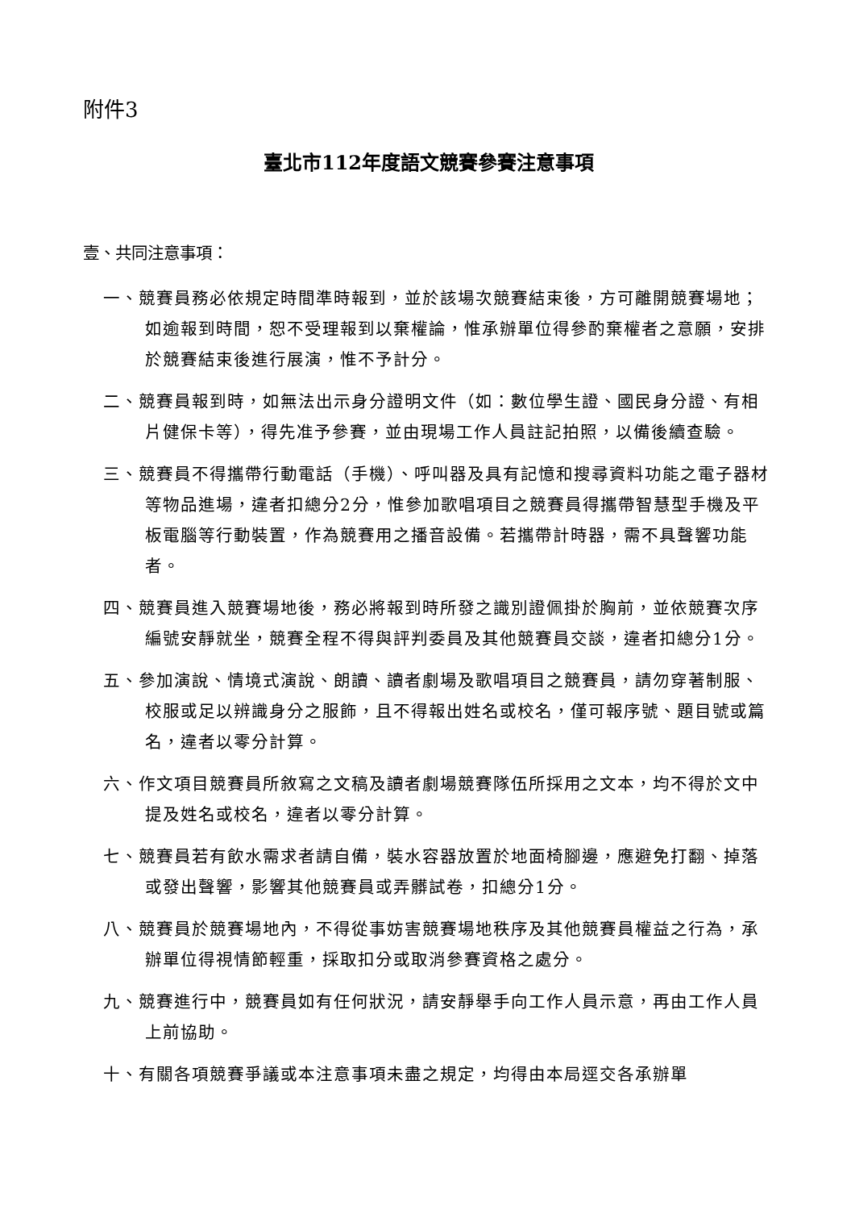附件3
臺北市112年度語文競賽參賽注意事項
壹、共同注意事項：
一、競賽員務必依規定時間準時報到，並於該場次競賽結束後，方可離開競賽場地；如逾報到時間，恕不受理報到以棄權論，惟承辦單位得參酌棄權者之意願，安排於競賽結束後進行展演，惟不予計分。
二、競賽員報到時，如無法出示身分證明文件（如：數位學生證、國民身分證、有相片健保卡等），得先准予參賽，並由現場工作人員註記拍照，以備後續查驗。
三、競賽員不得攜帶行動電話（手機）、呼叫器及具有記憶和搜尋資料功能之電子器材等物品進場，違者扣總分2分，惟參加歌唱項目之競賽員得攜帶智慧型手機及平板電腦等行動裝置，作為競賽用之播音設備。若攜帶計時器，需不具聲響功能者。
四、競賽員進入競賽場地後，務必將報到時所發之識別證佩掛於胸前，並依競賽次序編號安靜就坐，競賽全程不得與評判委員及其他競賽員交談，違者扣總分1分。
五、參加演說、情境式演說、朗讀、讀者劇場及歌唱項目之競賽員，請勿穿著制服、校服或足以辨識身分之服飾，且不得報出姓名或校名，僅可報序號、題目號或篇名，違者以零分計算。
六、作文項目競賽員所敘寫之文稿及讀者劇場競賽隊伍所採用之文本，均不得於文中提及姓名或校名，違者以零分計算。
七、競賽員若有飲水需求者請自備，裝水容器放置於地面椅腳邊，應避免打翻、掉落或發出聲響，影響其他競賽員或弄髒試卷，扣總分1分。
八、競賽員於競賽場地內，不得從事妨害競賽場地秩序及其他競賽員權益之行為，承辦單位得視情節輕重，採取扣分或取消參賽資格之處分。
九、競賽進行中，競賽員如有任何狀況，請安靜舉手向工作人員示意，再由工作人員上前協助。
十、有關各項競賽爭議或本注意事項未盡之規定，均得由本局逕交各承辦單